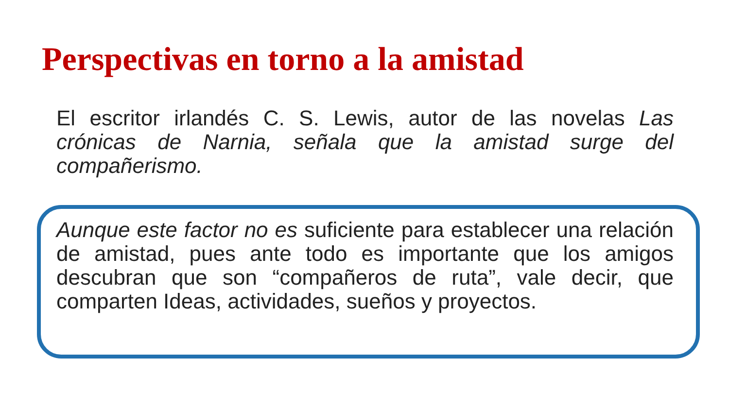Perspectivas en torno a la amistad
El escritor irlandés C. S. Lewis, autor de las novelas Las crónicas de Narnia, señala que la amistad surge del compañerismo.
Aunque este factor no es suficiente para establecer una relación de amistad, pues ante todo es importante que los amigos descubran que son “compañeros de ruta”, vale decir, que comparten Ideas, actividades, sueños y proyectos.